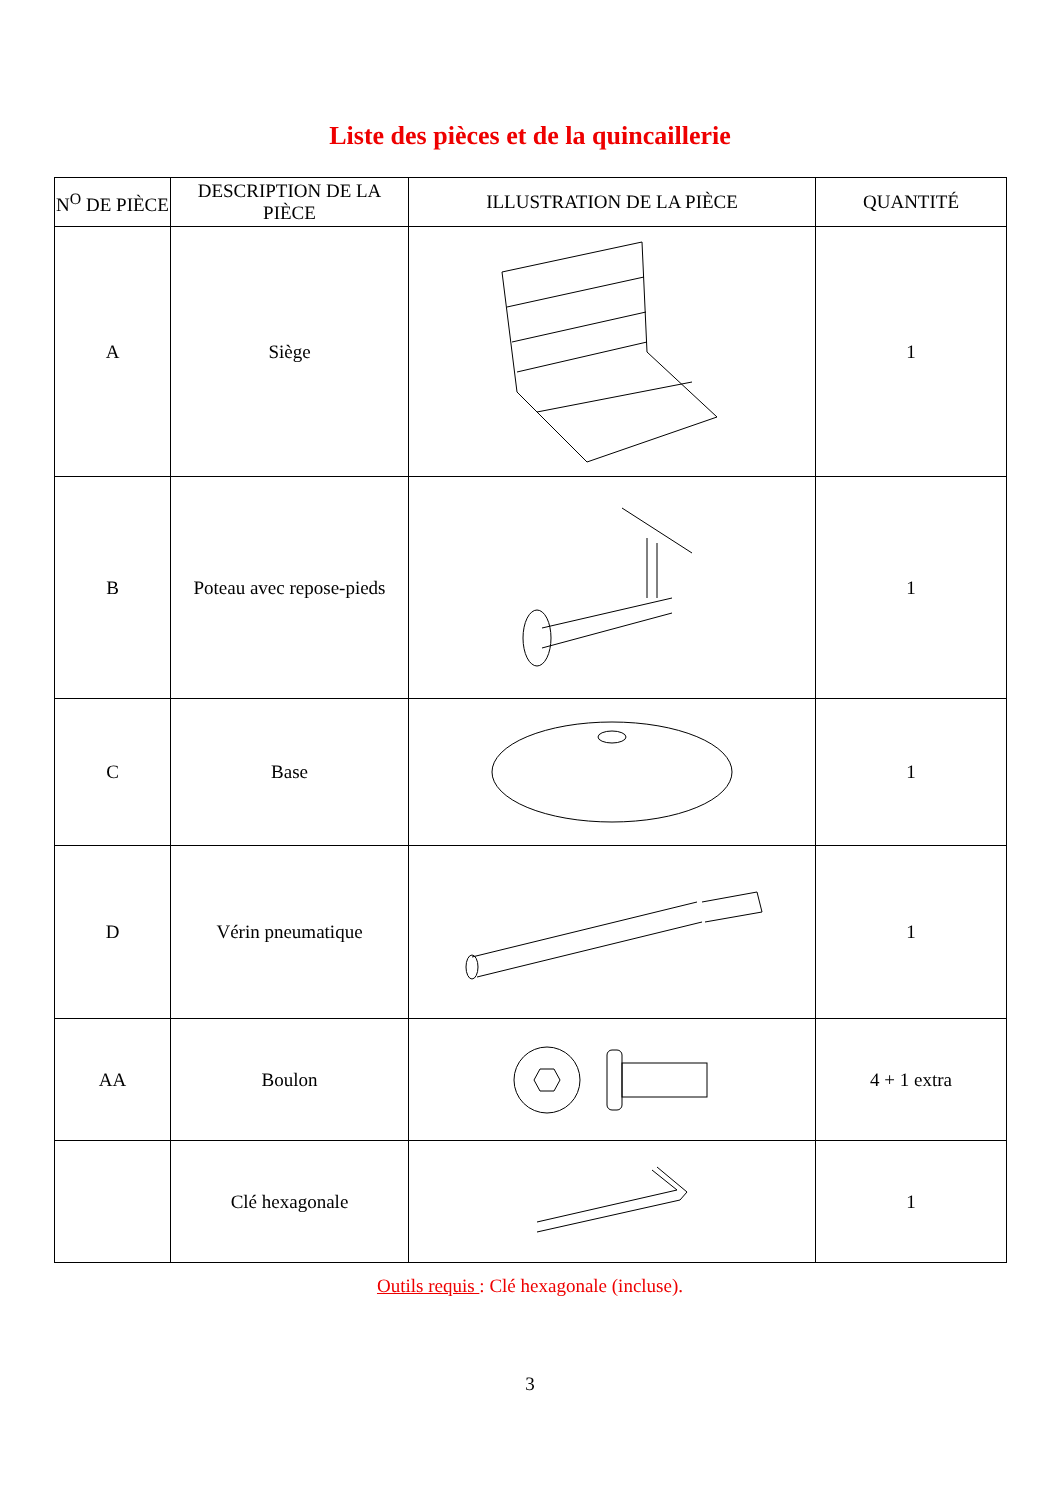Liste des pièces et de la quincaillerie
| N<sup>O</sup> DE PIÈCE | DESCRIPTION DE LA PIÈCE | ILLUSTRATION DE LA PIÈCE | QUANTITÉ |
| --- | --- | --- | --- |
| A | Siège | | 1 |
| B | Poteau avec repose-pieds | | 1 |
| C | Base | | 1 |
| D | Vérin pneumatique | | 1 |
| AA | Boulon | | 4 + 1 extra |
| | Clé hexagonale | | 1 |
Outils requis : Clé hexagonale (incluse).
3